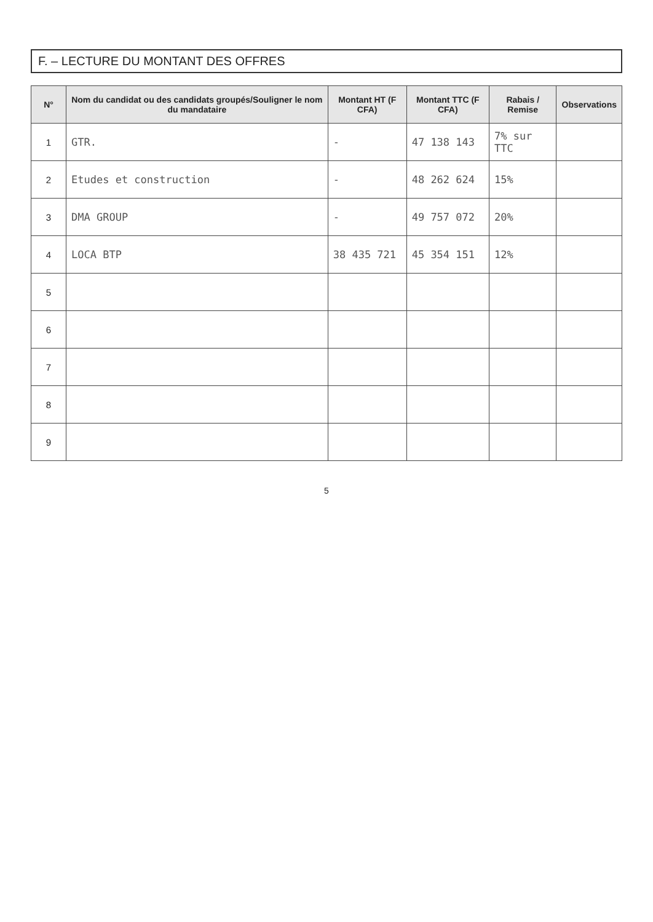F. – LECTURE DU MONTANT DES OFFRES
| N° | Nom du candidat ou des candidats groupés/Souligner le nom du mandataire | Montant HT (F CFA) | Montant TTC (F CFA) | Rabais / Remise | Observations |
| --- | --- | --- | --- | --- | --- |
| 1 | GTR. | - | 47 138 143 | 7% sur TTC | |
| 2 | Etudes et construction | - | 48 262 624 | 15% | |
| 3 | DMA GROUP | - | 49 757 072 | 20% | |
| 4 | LOCA BTP | 38 435 721 | 45 354 151 | 12% | |
| 5 | | | | | |
| 6 | | | | | |
| 7 | | | | | |
| 8 | | | | | |
| 9 | | | | | |
5